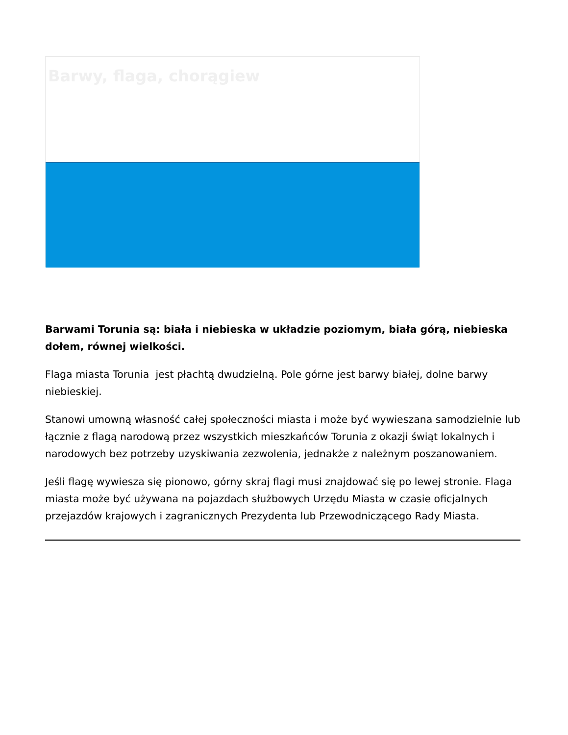Barwy, flaga, chorągiew
Barwami Torunia są: biała i niebieska w układzie poziomym, biała górą, niebieska dołem, równej wielkości.
Flaga miasta Torunia jest płachtą dwudzielną. Pole górne jest barwy białej, dolne barwy niebieskiej.
Stanowi umowną własność całej społeczności miasta i może być wywieszana samodzielnie lub łącznie z flagą narodową przez wszystkich mieszkańców Torunia z okazji świąt lokalnych i narodowych bez potrzeby uzyskiwania zezwolenia, jednakże z należnym poszanowaniem.
Jeśli flagę wywiesza się pionowo, górny skraj flagi musi znajdować się po lewej stronie. Flaga miasta może być używana na pojazdach służbowych Urzędu Miasta w czasie oficjalnych przejazdów krajowych i zagranicznych Prezydenta lub Przewodniczącego Rady Miasta.